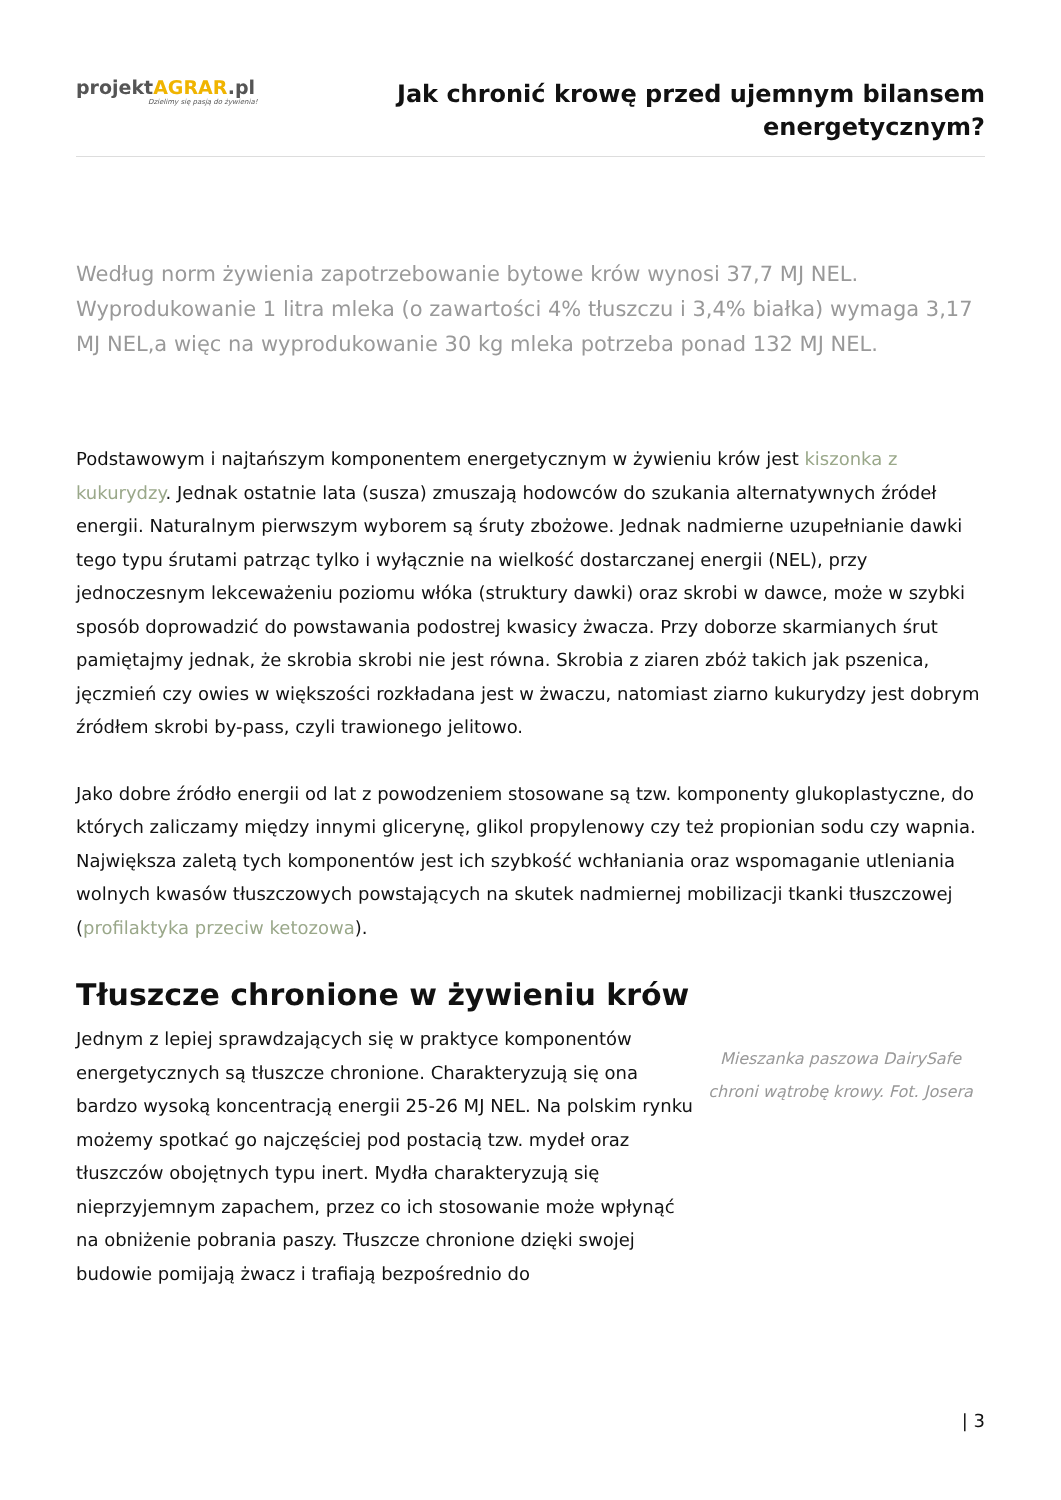projektAGRAR.pl
Dzielimy się pasją do żywienia!
Jak chronić krowę przed ujemnym bilansem
energetycznym?
Według norm żywienia zapotrzebowanie bytowe krów wynosi 37,7 MJ NEL. Wyprodukowanie 1 litra mleka (o zawartości 4% tłuszczu i 3,4% białka) wymaga 3,17 MJ NEL,a więc na wyprodukowanie 30 kg mleka potrzeba ponad 132 MJ NEL.
Podstawowym i najtańszym komponentem energetycznym w żywieniu krów jest kiszonka z kukurydzy. Jednak ostatnie lata (susza) zmuszają hodowców do szukania alternatywnych źródeł energii. Naturalnym pierwszym wyborem są śruty zbożowe. Jednak nadmierne uzupełnianie dawki tego typu śrutami patrząc tylko i wyłącznie na wielkość dostarczanej energii (NEL), przy jednoczesnym lekceważeniu poziomu włóka (struktury dawki) oraz skrobi w dawce, może w szybki sposób doprowadzić do powstawania podostrej kwasicy żwacza. Przy doborze skarmianych śrut pamiętajmy jednak, że skrobia skrobi nie jest równa. Skrobia z ziaren zbóż takich jak pszenica, jęczmień czy owies w większości rozkładana jest w żwaczu, natomiast ziarno kukurydzy jest dobrym źródłem skrobi by-pass, czyli trawionego jelitowo.
Jako dobre źródło energii od lat z powodzeniem stosowane są tzw. komponenty glukoplastyczne, do których zaliczamy między innymi glicerynę, glikol propylenowy czy też propionian sodu czy wapnia. Największa zaletą tych komponentów jest ich szybkość wchłaniania oraz wspomaganie utleniania wolnych kwasów tłuszczowych powstających na skutek nadmiernej mobilizacji tkanki tłuszczowej (profilaktyka przeciw ketozowa).
Tłuszcze chronione w żywieniu krów
Jednym z lepiej sprawdzających się w praktyce komponentów energetycznych są tłuszcze chronione. Charakteryzują się ona bardzo wysoką koncentracją energii 25-26 MJ NEL. Na polskim rynku możemy spotkać go najczęściej pod postacią tzw. mydeł oraz tłuszczów obojętnych typu inert. Mydła charakteryzują się nieprzyjemnym zapachem, przez co ich stosowanie może wpłynąć na obniżenie pobrania paszy. Tłuszcze chronione dzięki swojej budowie pomijają żwacz i trafiają bezpośrednio do
Mieszanka paszowa DairySafe chroni wątrobę krowy. Fot. Josera
| 3